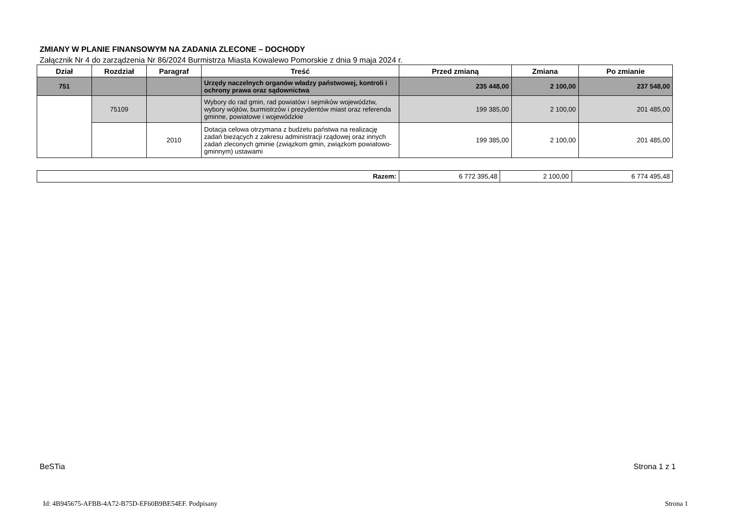ZMIANY W PLANIE FINANSOWYM NA ZADANIA ZLECONE – DOCHODY
Załącznik Nr 4 do zarządzenia Nr 86/2024 Burmistrza Miasta Kowalewo Pomorskie z dnia 9 maja 2024 r.
| Dział | Rozdział | Paragraf | Treść | Przed zmianą | Zmiana | Po zmianie |
| --- | --- | --- | --- | --- | --- | --- |
| 751 | | | Urzędy naczelnych organów władzy państwowej, kontroli i ochrony prawa oraz sądownictwa | 235 448,00 | 2 100,00 | 237 548,00 |
| | 75109 | | Wybory do rad gmin, rad powiatów i sejmików województw, wybory wójtów, burmistrzów i prezydentów miast oraz referenda gminne, powiatowe i wojewódzkie | 199 385,00 | 2 100,00 | 201 485,00 |
| | | 2010 | Dotacja celowa otrzymana z budżetu państwa na realizację zadań bieżących z zakresu administracji rządowej oraz innych zadań zleconych gminie (związkom gmin, związkom powiatowo-gminnym) ustawami | 199 385,00 | 2 100,00 | 201 485,00 |
| Razem: | 6 772 395,48 | 2 100,00 | 6 774 495,48 |
BeSTia Strona 1 z 1
Id: 4B945675-AFBB-4A72-B75D-EF60B9BE54EF. Podpisany Strona 1